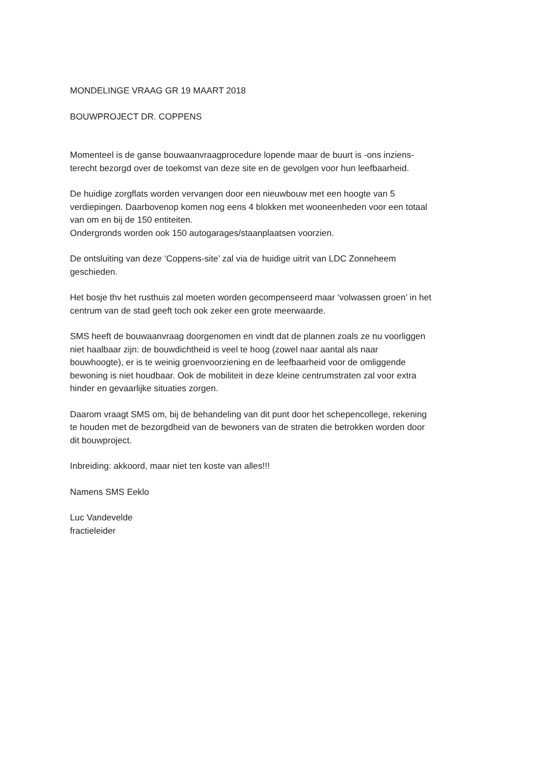MONDELINGE VRAAG GR 19 MAART 2018
BOUWPROJECT DR. COPPENS
Momenteel is de ganse bouwaanvraagprocedure lopende maar de buurt is -ons inziens-
terecht bezorgd over de toekomst van deze site en de gevolgen voor hun leefbaarheid.
De huidige zorgflats worden vervangen door een nieuwbouw met een hoogte van 5
verdiepingen. Daarbovenop komen nog eens 4 blokken met wooneenheden voor een totaal
van om en bij de 150 entiteiten.
Ondergronds worden ook 150 autogarages/staanplaatsen voorzien.
De ontsluiting van deze ‘Coppens-site’ zal via de huidige uitrit van LDC Zonneheem
geschieden.
Het bosje thv het rusthuis zal moeten worden gecompenseerd maar ‘volwassen groen’ in het
centrum van de stad geeft toch ook zeker een grote meerwaarde.
SMS heeft de bouwaanvraag doorgenomen en vindt dat de plannen zoals ze nu voorliggen
niet haalbaar zijn: de bouwdichtheid is veel te hoog (zowel naar aantal als naar
bouwhoogte), er is te weinig groenvoorziening en de leefbaarheid voor de omliggende
bewoning is niet houdbaar. Ook de mobiliteit in deze kleine centrumstraten zal voor extra
hinder en gevaarlijke situaties zorgen.
Daarom vraagt SMS om, bij de behandeling van dit punt door het schepencollege, rekening
te houden met de bezorgdheid van de bewoners van de straten die betrokken worden door
dit bouwproject.
Inbreiding: akkoord, maar niet ten koste van alles!!!
Namens SMS Eeklo
Luc Vandevelde
fractieleider